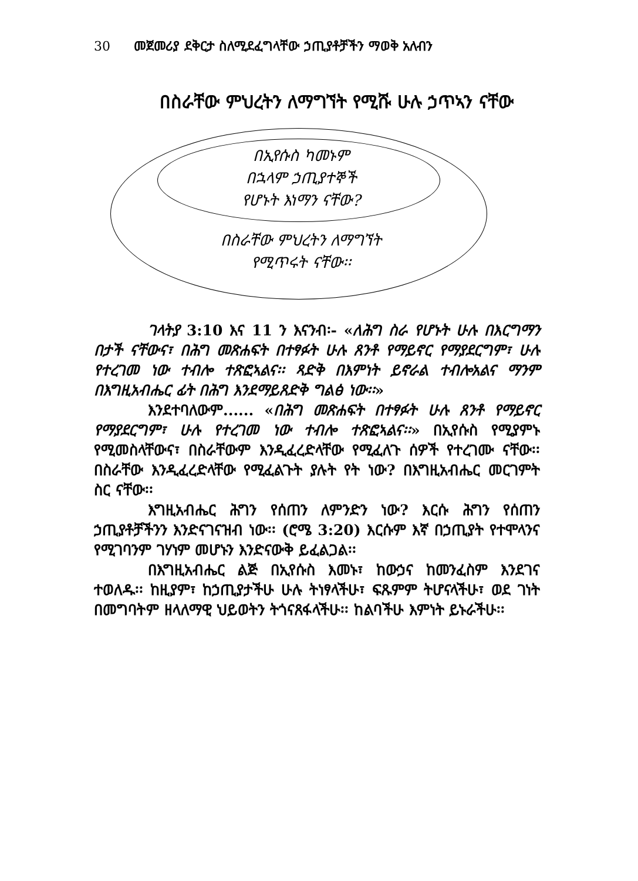30 መጀመሪያ ደቅርታ ስለሚደፈግላቸው ኃጢያቶቻችን ማወቅ አለብን
በስራቸው ምህረትን ለማግኘት የሚሹ ሁሉ ኃጥኣን ናቸው
በኢየሱስ ካመኑም
በኋላም ኃጢያተኞች
የሆኑት እነማን ናቸው?
በስራቸው ምህረትን ለማግኘት
የሚጥሩት ናቸው፡፡
ገላትያ 3:10 እና 11 ን እናንብ፡- «ለሕግ ስራ የሆኑት ሁሉ በእርግማን በታች ናቸውና፣ በሕግ መጽሐፍት በተፃፉት ሁሉ ጸንቶ የማይኖር የማያደርግም፣ ሁሉ የተረገመ ነው ተብሎ ተጽፎኣልና፡፡ ጻድቅ በእምነት ይኖራል ተብሎአልና ማንም በእግዚአብሔር ፊት በሕግ እንደማይጸድቅ ግልፅ ነው፡፡»
እንደተባለውም...... «በሕግ መጽሐፍት በተፃፉት ሁሉ ጸንቶ የማይኖር የማያደርግም፣ ሁሉ የተረገመ ነው ተብሎ ተጽፎኣልና፡፡» በኢየሱስ የሚያምኑ የሚመስላቸውና፣ በስራቸውም እንዲፈረድላቸው የሚፈለጉ ሰዎች የተረገሙ ናቸው፡፡ በስራቸው እንዲፈረድላቸው የሚፈልጉት ያሉት የት ነው? በእግዚአብሔር መርገምት ስር ናቸው፡፡
እግዚአብሔር ሕግን የሰጠን ለምንድን ነው? እርሱ ሕግን የሰጠን ኃጢያቶቻችንን እንድናገናዝብ ነው፡፡ (ሮሜ 3:20) እርሱም እኛ በኃጢያት የተሞላንና የሚገባንም ገሃነም መሆኑን እንድናውቅ ይፈልጋል፡፡
በእግዚአብሔር ልጅ በኢየሱስ እመኑ፣ ከውኃና ከመንፈስም እንደገና ተወለዱ፡፡ ከዚያም፣ ከኃጢያታችሁ ሁሉ ትነፃላችሁ፣ ፍጹምም ትሆናላችሁ፣ ወደ ገነት በመግባትም ዘላለማዊ ህይወትን ትጎናጸፋላችሁ፡፡ ከልባችሁ እምነት ይኑራችሁ፡፡